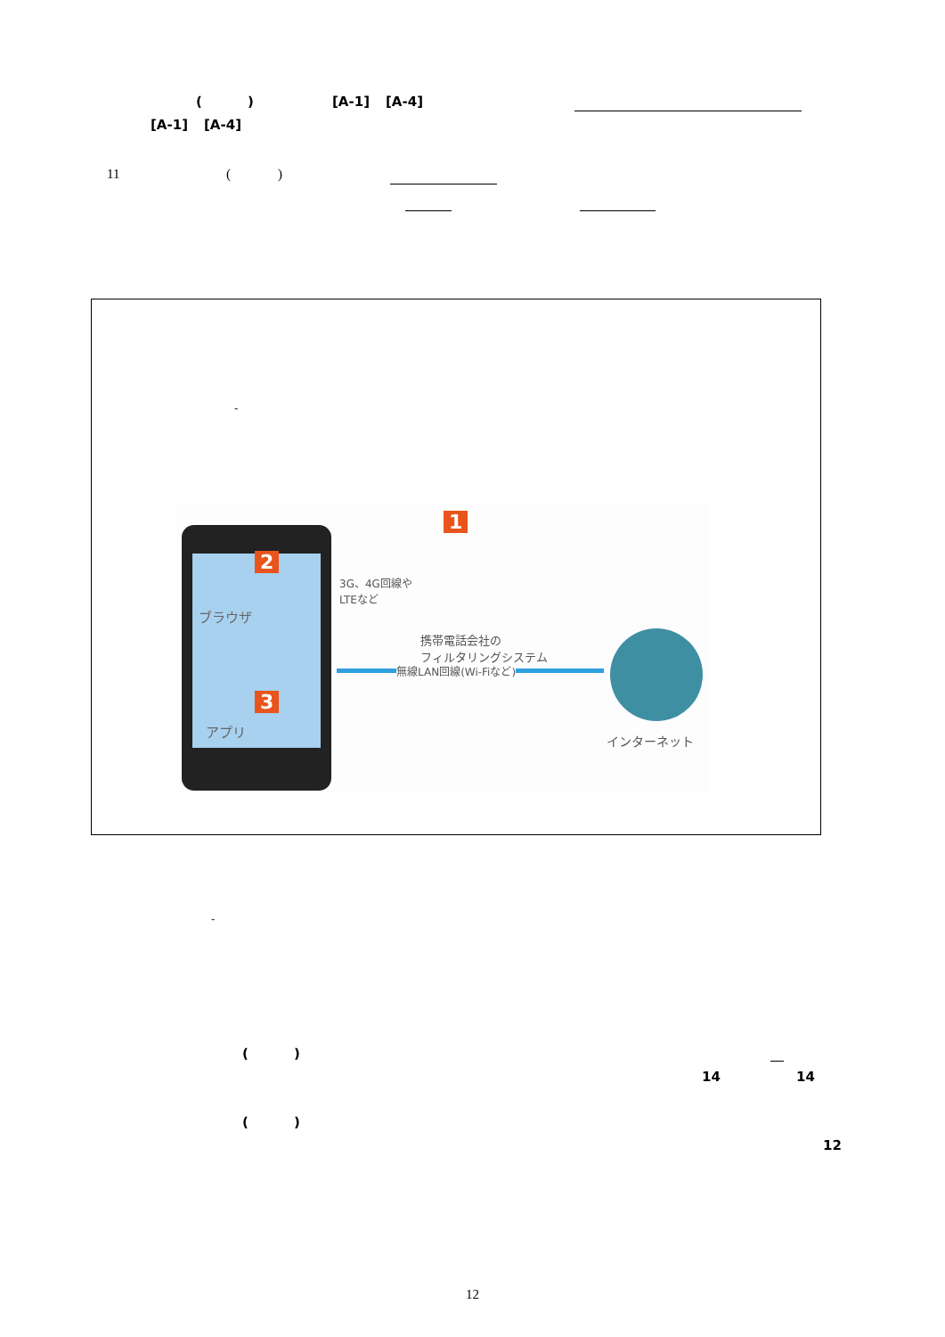() [A-1] [A-4]
[A-1] [A-4]
11 ()
-
ブラウザ
アプリ
2
3
1
3G、4G回線や
LTEなど
携帯電話会社の
フィルタリングシステム
無線LAN回線(Wi-Fiなど)
インターネット
-
()
14 14
()
12
12